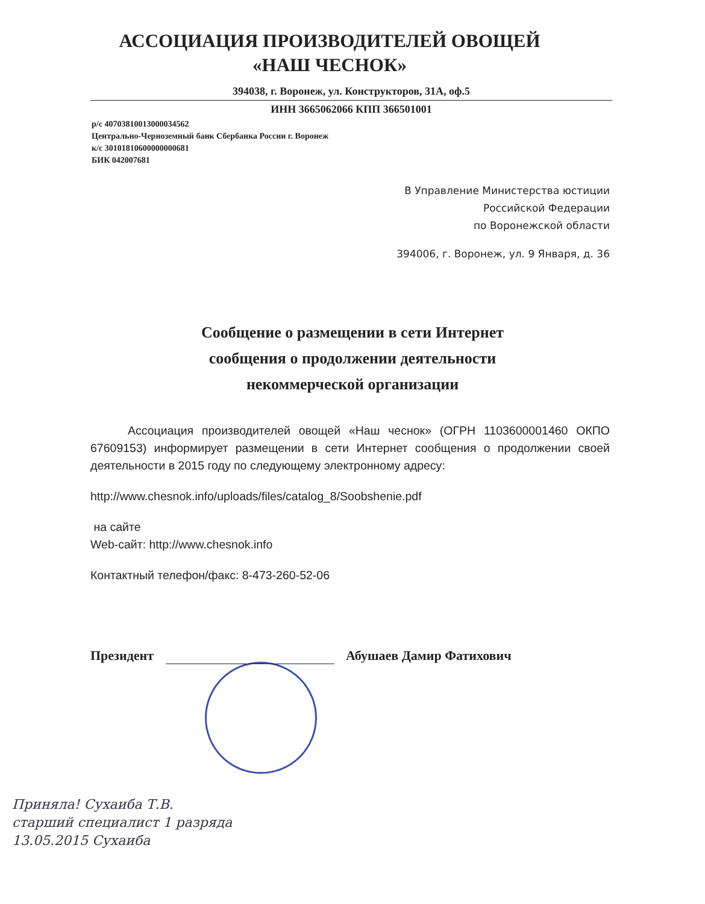АССОЦИАЦИЯ ПРОИЗВОДИТЕЛЕЙ ОВОЩЕЙ
«НАШ ЧЕСНОК»
394038, г. Воронеж, ул. Конструкторов, 31А, оф.5
ИНН 3665062066 КПП 366501001
р/с 40703810013000034562
Центрально-Черноземный банк Сбербанка России г. Воронеж
к/с 30101810600000000681
БИК 042007681
В Управление Министерства юстиции
Российской Федерации
по Воронежской области
394006, г. Воронеж, ул. 9 Января, д. 36
Сообщение о размещении в сети Интернет
сообщения о продолжении деятельности
некоммерческой организации
Ассоциация производителей овощей «Наш чеснок» (ОГРН 1103600001460 ОКПО 67609153) информирует размещении в сети Интернет сообщения о продолжении своей деятельности в 2015 году по следующему электронному адресу:
http://www.chesnok.info/uploads/files/catalog_8/Soobshenie.pdf
на сайте
Web-сайт: http://www.chesnok.info
Контактный телефон/факс: 8-473-260-52-06
Президент Абушаев Дамир Фатихович
Приняла! Сухаиба Т.В.
старший специалист 1 разряда
13.05.2015 Сухаиба